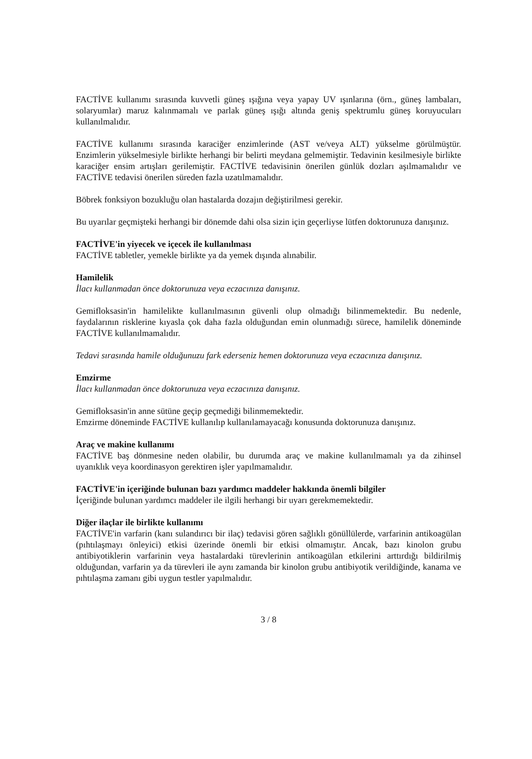FACTİVE kullanımı sırasında kuvvetli güneş ışığına veya yapay UV ışınlarına (örn., güneş lambaları, solaryumlar) maruz kalınmamalı ve parlak güneş ışığı altında geniş spektrumlu güneş koruyucuları kullanılmalıdır.
FACTİVE kullanımı sırasında karaciğer enzimlerinde (AST ve/veya ALT) yükselme görülmüştür. Enzimlerin yükselmesiyle birlikte herhangi bir belirti meydana gelmemiştir. Tedavinin kesilmesiyle birlikte karaciğer ensim artışları gerilemiştir. FACTİVE tedavisinin önerilen günlük dozları aşılmamalıdır ve FACTİVE tedavisi önerilen süreden fazla uzatılmamalıdır.
Böbrek fonksiyon bozukluğu olan hastalarda dozajın değiştirilmesi gerekir.
Bu uyarılar geçmişteki herhangi bir dönemde dahi olsa sizin için geçerliyse lütfen doktorunuza danışınız.
FACTİVE'in yiyecek ve içecek ile kullanılması
FACTİVE tabletler, yemekle birlikte ya da yemek dışında alınabilir.
Hamilelik
İlacı kullanmadan önce doktorunuza veya eczacınıza danışınız.
Gemifloksasin'in hamilelikte kullanılmasının güvenli olup olmadığı bilinmemektedir. Bu nedenle, faydalarının risklerine kıyasla çok daha fazla olduğundan emin olunmadığı sürece, hamilelik döneminde FACTİVE kullanılmamalıdır.
Tedavi sırasında hamile olduğunuzu fark ederseniz hemen doktorunuza veya eczacınıza danışınız.
Emzirme
İlacı kullanmadan önce doktorunuza veya eczacınıza danışınız.
Gemifloksasin'in anne sütüne geçip geçmediği bilinmemektedir.
Emzirme döneminde FACTİVE kullanılıp kullanılamayacağı konusunda doktorunuza danışınız.
Araç ve makine kullanımı
FACTİVE baş dönmesine neden olabilir, bu durumda araç ve makine kullanılmamalı ya da zihinsel uyanıklık veya koordinasyon gerektiren işler yapılmamalıdır.
FACTİVE'in içeriğinde bulunan bazı yardımcı maddeler hakkında önemli bilgiler
İçeriğinde bulunan yardımcı maddeler ile ilgili herhangi bir uyarı gerekmemektedir.
Diğer ilaçlar ile birlikte kullanımı
FACTİVE'in varfarin (kanı sulandırıcı bir ilaç) tedavisi gören sağlıklı gönüllülerde, varfarinin antikoagülan (pıhtılaşmayı önleyici) etkisi üzerinde önemli bir etkisi olmamıştır. Ancak, bazı kinolon grubu antibiyotiklerin varfarinin veya hastalardaki türevlerinin antikoagülan etkilerini arttırdığı bildirilmiş olduğundan, varfarin ya da türevleri ile aynı zamanda bir kinolon grubu antibiyotik verildiğinde, kanama ve pıhtılaşma zamanı gibi uygun testler yapılmalıdır.
3 / 8